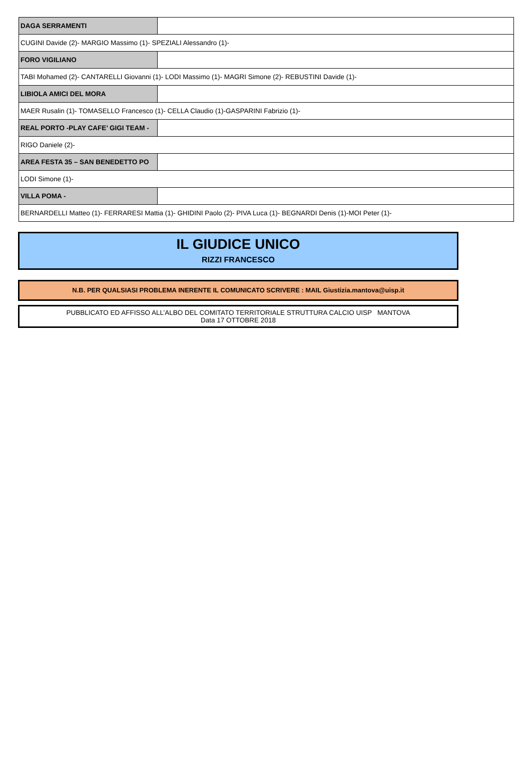| DAGA SERRAMENTI | |
| CUGINI Davide (2)- MARGIO Massimo (1)- SPEZIALI Alessandro (1)- | |
| FORO VIGILIANO | |
| TABI Mohamed (2)- CANTARELLI Giovanni (1)- LODI Massimo (1)- MAGRI Simone (2)- REBUSTINI Davide (1)- | |
| LIBIOLA AMICI DEL MORA | |
| MAER Rusalin (1)- TOMASELLO Francesco (1)- CELLA Claudio (1)-GASPARINI Fabrizio (1)- | |
| REAL PORTO -PLAY CAFE’ GIGI TEAM - | |
| RIGO Daniele (2)- | |
| AREA FESTA 35 – SAN BENEDETTO PO | |
| LODI Simone (1)- | |
| VILLA POMA - | |
| BERNARDELLI Matteo (1)- FERRARESI Mattia (1)- GHIDINI Paolo (2)- PIVA Luca (1)- BEGNARDI Denis (1)-MOI Peter (1)- | |
IL GIUDICE UNICO
RIZZI FRANCESCO
N.B. PER QUALSIASI PROBLEMA INERENTE IL COMUNICATO SCRIVERE : MAIL Giustizia.mantova@uisp.it
PUBBLICATO ED AFFISSO ALL’ALBO DEL COMITATO TERRITORIALE STRUTTURA CALCIO UISP MANTOVA
Data 17 OTTOBRE 2018